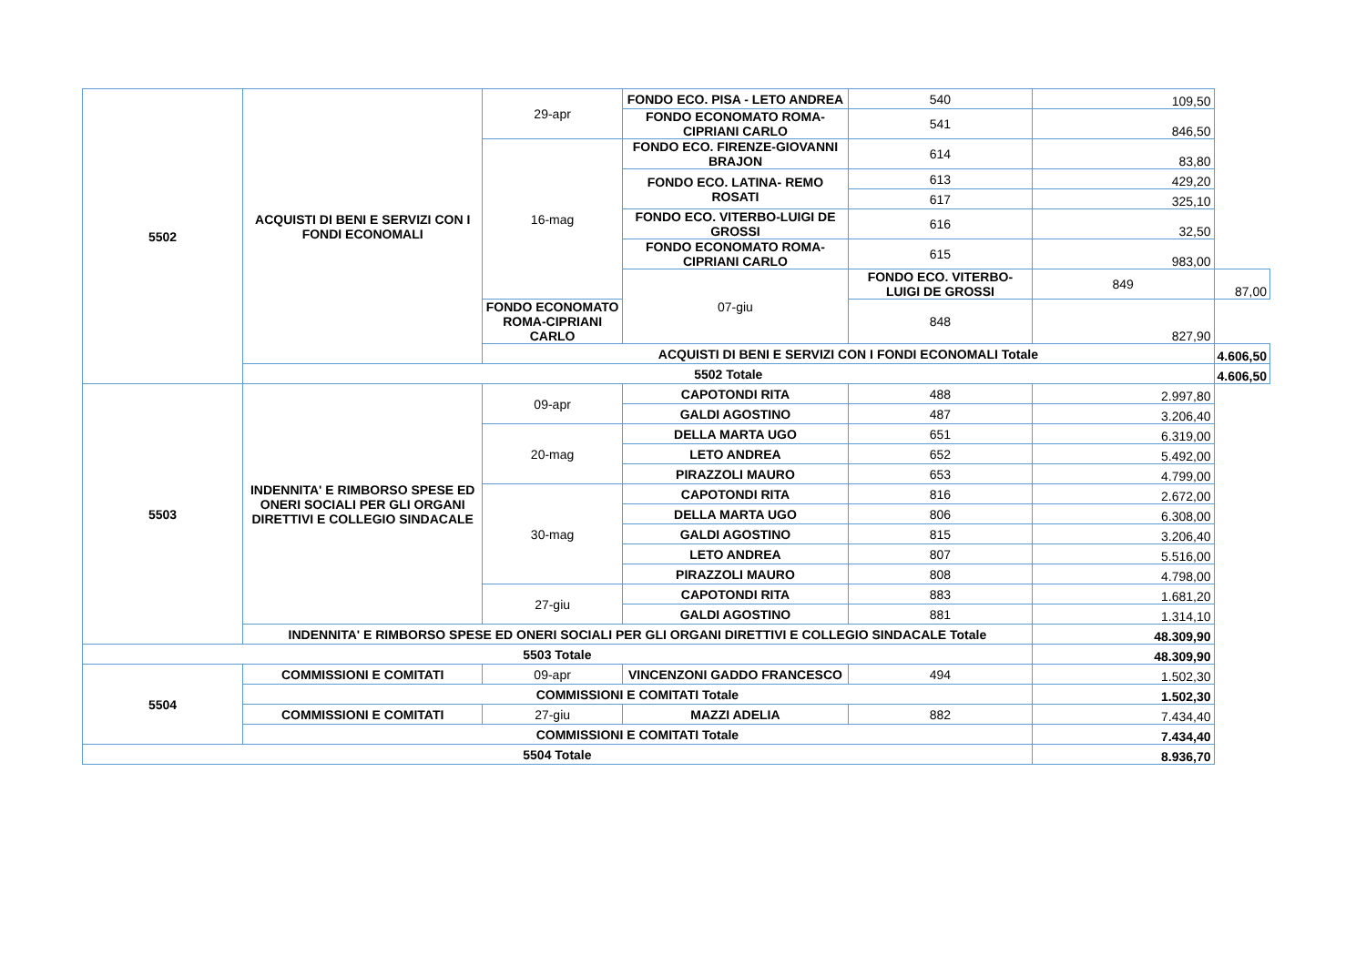| 5502 | ACQUISTI DI BENI E SERVIZI CON I FONDI ECONOMALI | 29-apr | FONDO ECO. PISA - LETO ANDREA | 540 | 109,50 | |
| | | | FONDO ECONOMATO ROMA-CIPRIANI CARLO | 541 | 846,50 | |
| | | 16-mag | FONDO ECO. FIRENZE-GIOVANNI BRAJON | 614 | 83,80 | |
| | | | FONDO ECO. LATINA- REMO ROSATI | 613 | 429,20 | |
| | | | | 617 | 325,10 | |
| | | | FONDO ECO. VITERBO-LUIGI DE GROSSI | 616 | 32,50 | |
| | | | FONDO ECONOMATO ROMA-CIPRIANI CARLO | 615 | 983,00 | |
| | | | 07-giu | FONDO ECO. VITERBO-LUIGI DE GROSSI | 849 | 87,00 |
| | | FONDO ECONOMATO ROMA-CIPRIANI CARLO | | 848 | 827,90 | |
| | | ACQUISTI DI BENI E SERVIZI CON I FONDI ECONOMALI Totale | | | | 4.606,50 |
| | 5502 Totale | | | | | 4.606,50 |
| 5503 | INDENNITA' E RIMBORSO SPESE ED ONERI SOCIALI PER GLI ORGANI DIRETTIVI E COLLEGIO SINDACALE | 09-apr | CAPOTONDI RITA | 488 | 2.997,80 | |
| | | | GALDI AGOSTINO | 487 | 3.206,40 | |
| | | 20-mag | DELLA MARTA UGO | 651 | 6.319,00 | |
| | | | LETO ANDREA | 652 | 5.492,00 | |
| | | | PIRAZZOLI MAURO | 653 | 4.799,00 | |
| | | 30-mag | CAPOTONDI RITA | 816 | 2.672,00 | |
| | | | DELLA MARTA UGO | 806 | 6.308,00 | |
| | | | GALDI AGOSTINO | 815 | 3.206,40 | |
| | | | LETO ANDREA | 807 | 5.516,00 | |
| | | | PIRAZZOLI MAURO | 808 | 4.798,00 | |
| | | 27-giu | CAPOTONDI RITA | 883 | 1.681,20 | |
| | | | GALDI AGOSTINO | 881 | 1.314,10 | |
| | INDENNITA' E RIMBORSO SPESE ED ONERI SOCIALI PER GLI ORGANI DIRETTIVI E COLLEGIO SINDACALE Totale | | | | 48.309,90 | |
| 5503 Totale | | | | | 48.309,90 | |
| 5504 | COMMISSIONI E COMITATI | 09-apr | VINCENZONI GADDO FRANCESCO | 494 | 1.502,30 | |
| | COMMISSIONI E COMITATI Totale | | | | 1.502,30 | |
| | COMMISSIONI E COMITATI | 27-giu | MAZZI ADELIA | 882 | 7.434,40 | |
| | COMMISSIONI E COMITATI Totale | | | | 7.434,40 | |
| 5504 Totale | | | | | 8.936,70 | |